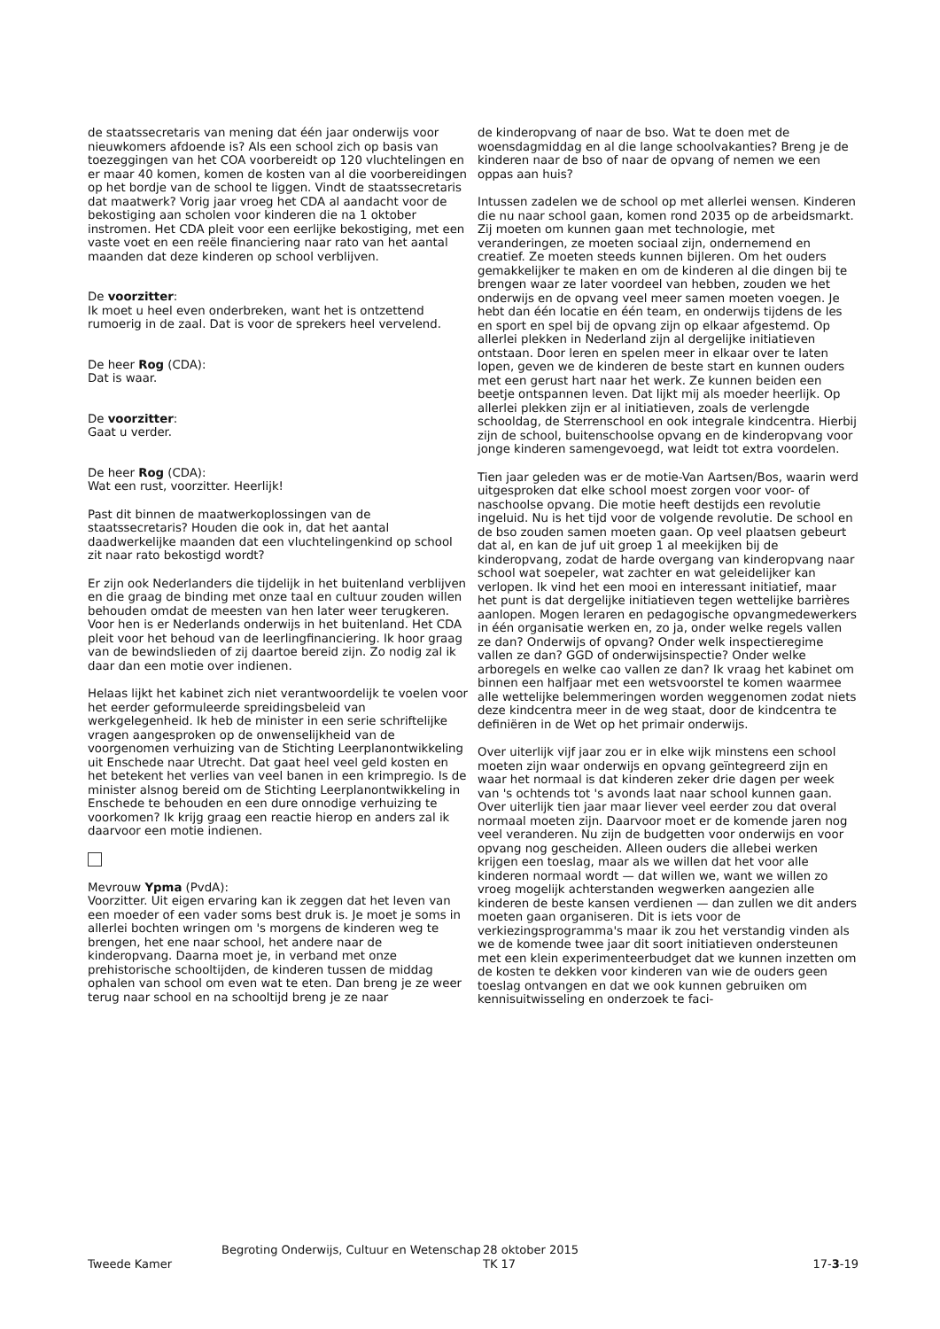de staatssecretaris van mening dat één jaar onderwijs voor nieuwkomers afdoende is? Als een school zich op basis van toezeggingen van het COA voorbereidt op 120 vluchtelingen en er maar 40 komen, komen de kosten van al die voorbereidingen op het bordje van de school te liggen. Vindt de staatssecretaris dat maatwerk? Vorig jaar vroeg het CDA al aandacht voor de bekostiging aan scholen voor kinderen die na 1 oktober instromen. Het CDA pleit voor een eerlijke bekostiging, met een vaste voet en een reële financiering naar rato van het aantal maanden dat deze kinderen op school verblijven.
De voorzitter:
Ik moet u heel even onderbreken, want het is ontzettend rumoerig in de zaal. Dat is voor de sprekers heel vervelend.
De heer Rog (CDA):
Dat is waar.
De voorzitter:
Gaat u verder.
De heer Rog (CDA):
Wat een rust, voorzitter. Heerlijk!
Past dit binnen de maatwerkoplossingen van de staatssecretaris? Houden die ook in, dat het aantal daadwerkelijke maanden dat een vluchtelingenkind op school zit naar rato bekostigd wordt?
Er zijn ook Nederlanders die tijdelijk in het buitenland verblijven en die graag de binding met onze taal en cultuur zouden willen behouden omdat de meesten van hen later weer terugkeren. Voor hen is er Nederlands onderwijs in het buitenland. Het CDA pleit voor het behoud van de leerlingfinanciering. Ik hoor graag van de bewindslieden of zij daartoe bereid zijn. Zo nodig zal ik daar dan een motie over indienen.
Helaas lijkt het kabinet zich niet verantwoordelijk te voelen voor het eerder geformuleerde spreidingsbeleid van werkgelegenheid. Ik heb de minister in een serie schriftelijke vragen aangesproken op de onwenselijkheid van de voorgenomen verhuizing van de Stichting Leerplanontwikkeling uit Enschede naar Utrecht. Dat gaat heel veel geld kosten en het betekent het verlies van veel banen in een krimpregio. Is de minister alsnog bereid om de Stichting Leerplanontwikkeling in Enschede te behouden en een dure onnodige verhuizing te voorkomen? Ik krijg graag een reactie hierop en anders zal ik daarvoor een motie indienen.
Mevrouw Ypma (PvdA):
Voorzitter. Uit eigen ervaring kan ik zeggen dat het leven van een moeder of een vader soms best druk is. Je moet je soms in allerlei bochten wringen om 's morgens de kinderen weg te brengen, het ene naar school, het andere naar de kinderopvang. Daarna moet je, in verband met onze prehistorische schooltijden, de kinderen tussen de middag ophalen van school om even wat te eten. Dan breng je ze weer terug naar school en na schooltijd breng je ze naar
de kinderopvang of naar de bso. Wat te doen met de woensdagmiddag en al die lange schoolvakanties? Breng je de kinderen naar de bso of naar de opvang of nemen we een oppas aan huis?
Intussen zadelen we de school op met allerlei wensen. Kinderen die nu naar school gaan, komen rond 2035 op de arbeidsmarkt. Zij moeten om kunnen gaan met technologie, met veranderingen, ze moeten sociaal zijn, ondernemend en creatief. Ze moeten steeds kunnen bijleren. Om het ouders gemakkelijker te maken en om de kinderen al die dingen bij te brengen waar ze later voordeel van hebben, zouden we het onderwijs en de opvang veel meer samen moeten voegen. Je hebt dan één locatie en één team, en onderwijs tijdens de les en sport en spel bij de opvang zijn op elkaar afgestemd. Op allerlei plekken in Nederland zijn al dergelijke initiatieven ontstaan. Door leren en spelen meer in elkaar over te laten lopen, geven we de kinderen de beste start en kunnen ouders met een gerust hart naar het werk. Ze kunnen beiden een beetje ontspannen leven. Dat lijkt mij als moeder heerlijk. Op allerlei plekken zijn er al initiatieven, zoals de verlengde schooldag, de Sterrenschool en ook integrale kindcentra. Hierbij zijn de school, buitenschoolse opvang en de kinderopvang voor jonge kinderen samengevoegd, wat leidt tot extra voordelen.
Tien jaar geleden was er de motie-Van Aartsen/Bos, waarin werd uitgesproken dat elke school moest zorgen voor voor- of naschoolse opvang. Die motie heeft destijds een revolutie ingeluid. Nu is het tijd voor de volgende revolutie. De school en de bso zouden samen moeten gaan. Op veel plaatsen gebeurt dat al, en kan de juf uit groep 1 al meekijken bij de kinderopvang, zodat de harde overgang van kinderopvang naar school wat soepeler, wat zachter en wat geleidelijker kan verlopen. Ik vind het een mooi en interessant initiatief, maar het punt is dat dergelijke initiatieven tegen wettelijke barrières aanlopen. Mogen leraren en pedagogische opvangmedewerkers in één organisatie werken en, zo ja, onder welke regels vallen ze dan? Onderwijs of opvang? Onder welk inspectieregime vallen ze dan? GGD of onderwijsinspectie? Onder welke arboregels en welke cao vallen ze dan? Ik vraag het kabinet om binnen een halfjaar met een wetsvoorstel te komen waarmee alle wettelijke belemmeringen worden weggenomen zodat niets deze kindcentra meer in de weg staat, door de kindcentra te definiëren in de Wet op het primair onderwijs.
Over uiterlijk vijf jaar zou er in elke wijk minstens een school moeten zijn waar onderwijs en opvang geïntegreerd zijn en waar het normaal is dat kinderen zeker drie dagen per week van 's ochtends tot 's avonds laat naar school kunnen gaan. Over uiterlijk tien jaar maar liever veel eerder zou dat overal normaal moeten zijn. Daarvoor moet er de komende jaren nog veel veranderen. Nu zijn de budgetten voor onderwijs en voor opvang nog gescheiden. Alleen ouders die allebei werken krijgen een toeslag, maar als we willen dat het voor alle kinderen normaal wordt — dat willen we, want we willen zo vroeg mogelijk achterstanden wegwerken aangezien alle kinderen de beste kansen verdienen — dan zullen we dit anders moeten gaan organiseren. Dit is iets voor de verkiezingsprogramma's maar ik zou het verstandig vinden als we de komende twee jaar dit soort initiatieven ondersteunen met een klein experimenteerbudget dat we kunnen inzetten om de kosten te dekken voor kinderen van wie de ouders geen toeslag ontvangen en dat we ook kunnen gebruiken om kennisuitwisseling en onderzoek te faci-
Tweede Kamer
Begroting Onderwijs, Cultuur en Wetenschap
28 oktober 2015
TK 17
17-3-19